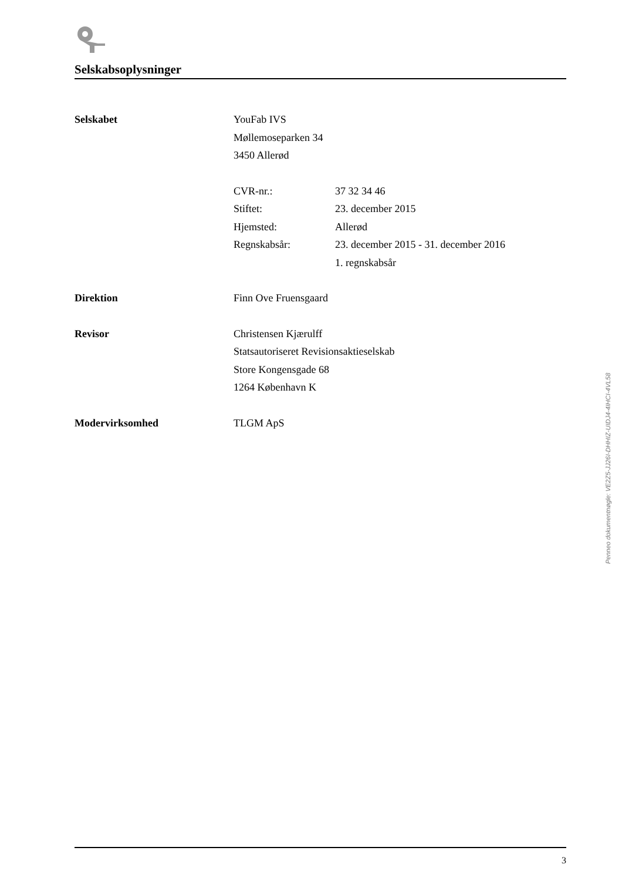Selskabsoplysninger
| Selskabet | YouFab IVS | |
| | Møllemoseparken 34 | |
| | 3450 Allerød | |
| | CVR-nr.: | 37 32 34 46 |
| | Stiftet: | 23. december 2015 |
| | Hjemsted: | Allerød |
| | Regnskabsår: | 23. december 2015 - 31. december 2016 |
| | | 1. regnskabsår |
| Direktion | Finn Ove Fruensgaard | |
| Revisor | Christensen Kjærulff | |
| | Statsautoriseret Revisionsaktieselskab | |
| | Store Kongensgade 68 | |
| | 1264 København K | |
| Modervirksomhed | TLGM ApS | |
3
Penneo dokumentnøgle: VE2Z5-JJ26I-DHHIZ-UIDJ4-4IHCI-4VL58